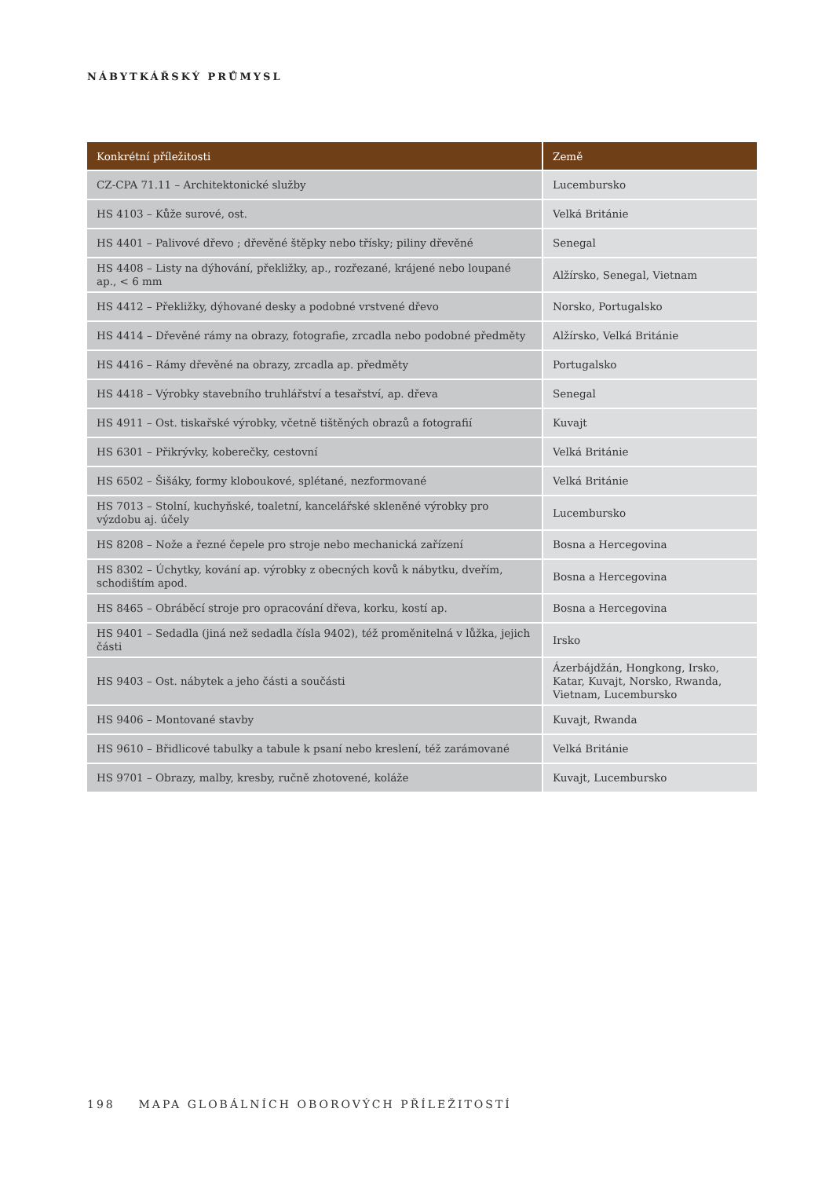NÁBYTKÁŘSKÝ PRŮMYSL
| Konkrétní příležitosti | Země |
| --- | --- |
| CZ-CPA 71.11 – Architektonické služby | Lucembursko |
| HS 4103 – Kůže surové, ost. | Velká Británie |
| HS 4401 – Palivové dřevo ; dřevěné štěpky nebo třísky; piliny dřevěné | Senegal |
| HS 4408 – Listy na dýhování, překližky, ap., rozřezané, krájené nebo loupané ap., < 6 mm | Alžírsko, Senegal, Vietnam |
| HS 4412 – Překližky, dýhované desky a podobné vrstvené dřevo | Norsko, Portugalsko |
| HS 4414 – Dřevěné rámy na obrazy, fotografie, zrcadla nebo podobné předměty | Alžírsko, Velká Británie |
| HS 4416 – Rámy dřevěné na obrazy, zrcadla ap. předměty | Portugalsko |
| HS 4418 – Výrobky stavebního truhlářství a tesařství, ap. dřeva | Senegal |
| HS 4911 – Ost. tiskařské výrobky, včetně tištěných obrazů a fotografií | Kuvajt |
| HS 6301 – Přikrývky, koberečky, cestovní | Velká Británie |
| HS 6502 – Šišáky, formy kloboukové, splétané, nezformované | Velká Británie |
| HS 7013 – Stolní, kuchyňské, toaletní, kancelářské skleněné výrobky pro výzdobu aj. účely | Lucembursko |
| HS 8208 – Nože a řezné čepele pro stroje nebo mechanická zařízení | Bosna a Hercegovina |
| HS 8302 – Úchytky, kování ap. výrobky z obecných kovů k nábytku, dveřím, schodištím apod. | Bosna a Hercegovina |
| HS 8465 – Obráběcí stroje pro opracování dřeva, korku, kostí ap. | Bosna a Hercegovina |
| HS 9401 – Sedadla (jiná než sedadla čísla 9402), též proměnitelná v lůžka, jejich části | Irsko |
| HS 9403 – Ost. nábytek a jeho části a součásti | Ázerbájdžán, Hongkong, Irsko, Katar, Kuvajt, Norsko, Rwanda, Vietnam, Lucembursko |
| HS 9406 – Montované stavby | Kuvajt, Rwanda |
| HS 9610 – Břidlicové tabulky a tabule k psaní nebo kreslení, též zarámované | Velká Británie |
| HS 9701 – Obrazy, malby, kresby, ručně zhotovené, koláže | Kuvajt, Lucembursko |
198 MAPA GLOBÁLNÍCH OBOROVÝCH PŘÍLEŽITOSTÍ